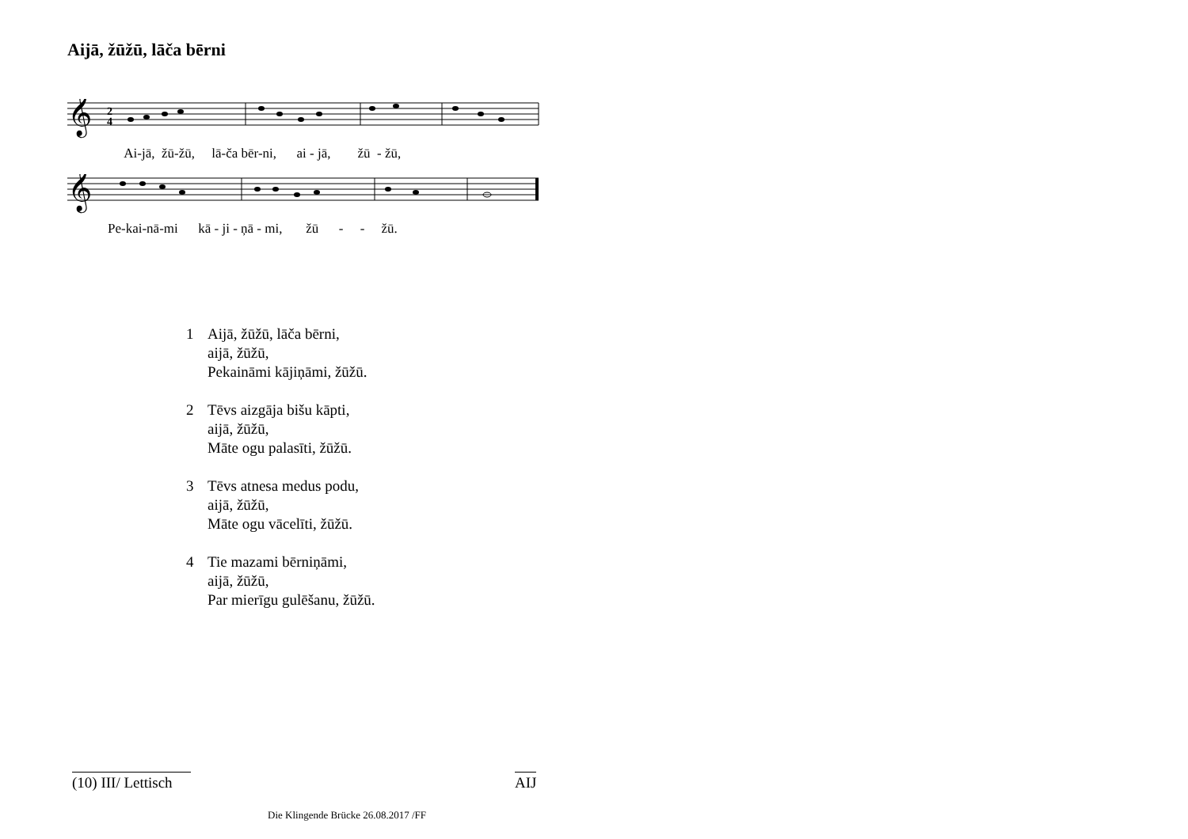Aijā, žūžū, lāča bērni
𝄞
2
4
Ai-jā, žū-žū, lā-ča bēr-ni, ai - jā, žū - žū,
𝄞
Pe-kai-nā-mi kā - ji - ņā - mi, žū - - žū.
1 Aijā, žūžū, lāča bērni,
aijā, žūžū,
Pekaināmi kājiņāmi, žūžū.
2 Tēvs aizgāja bišu kāpti,
aijā, žūžū,
Māte ogu palasīti, žūžū.
3 Tēvs atnesa medus podu,
aijā, žūžū,
Māte ogu vācelīti, žūžū.
4 Tie mazami bērniņāmi,
aijā, žūžū,
Par mierīgu gulēšanu, žūžū.
(10) III/ Lettisch
AIJ
Die Klingende Brücke 26.08.2017 /FF